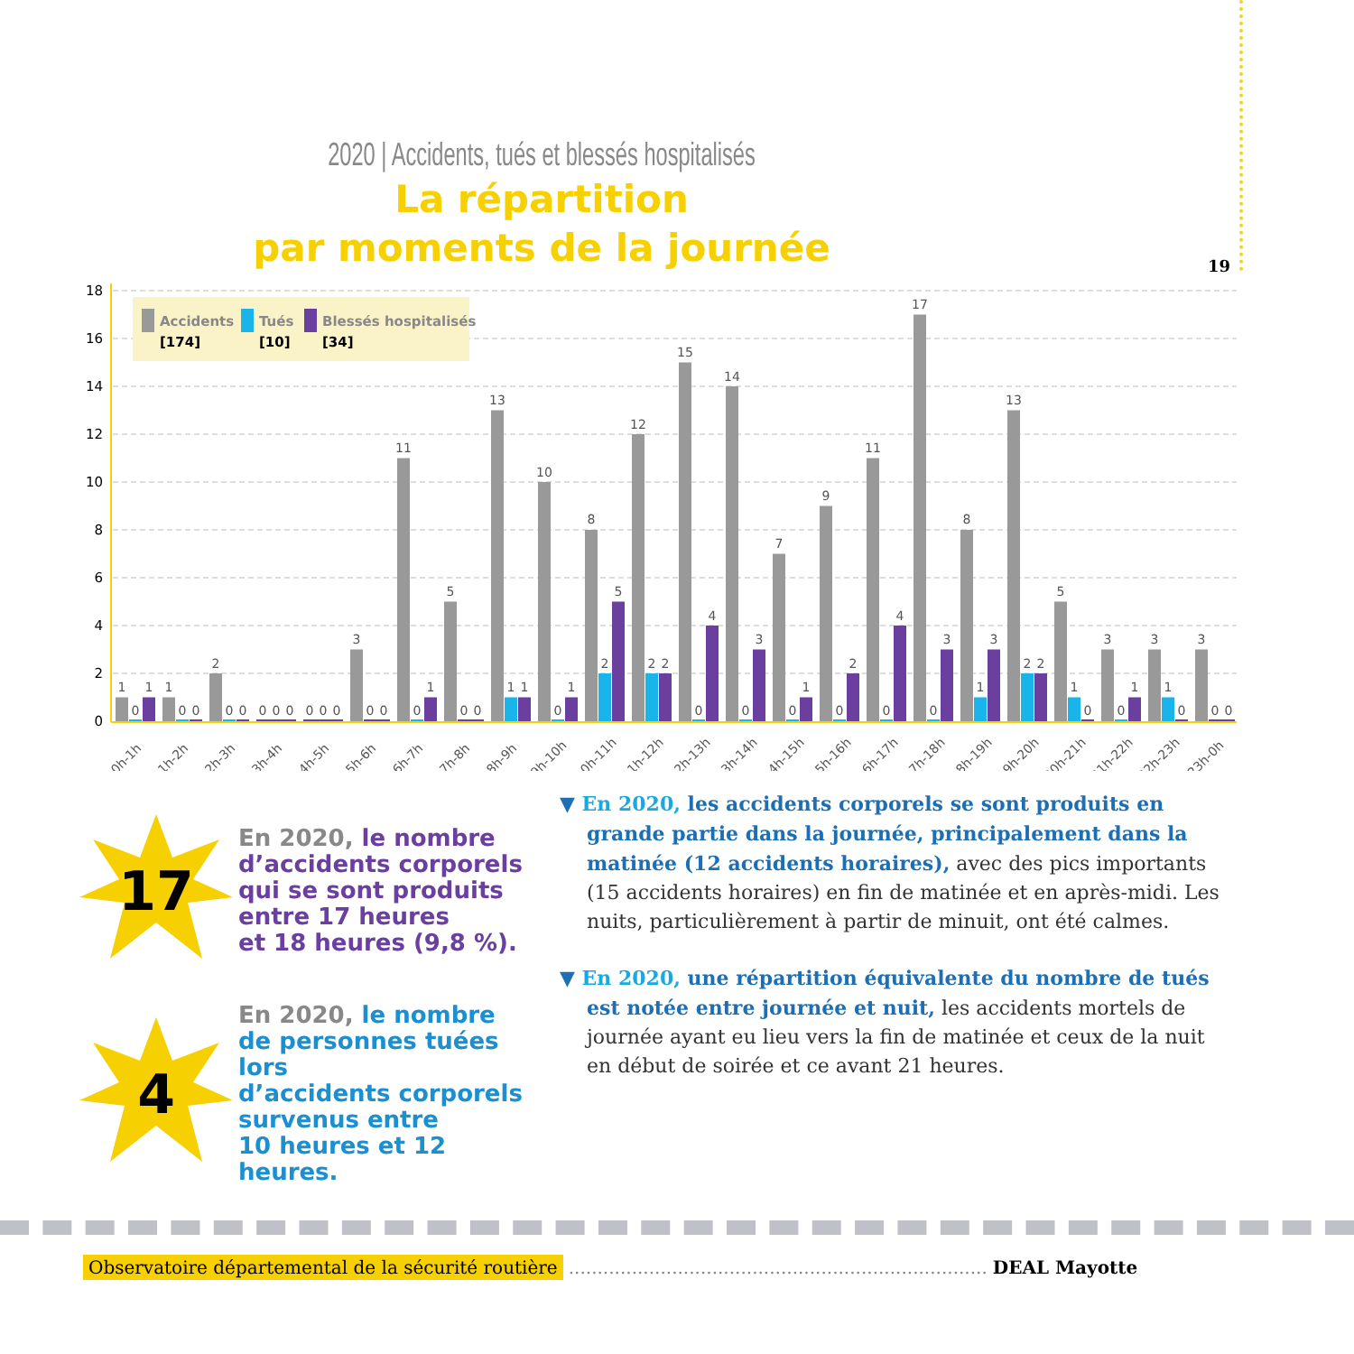19
2020 | Accidents, tués et blessés hospitalisés
La répartition
par moments de la journée
18
16
14
12
10
8
6
4
2
0
Accidents
[174]
Tués
[10]
Blessés hospitalisés
[34]
1
0
1
0h-1h
1
0
0
1h-2h
2
0
0
2h-3h
0
0
0
3h-4h
0
0
0
4h-5h
3
0
0
5h-6h
11
0
1
6h-7h
5
0
0
7h-8h
13
1
1
8h-9h
10
0
1
9h-10h
8
2
5
10h-11h
12
2
2
11h-12h
15
0
4
12h-13h
14
0
3
13h-14h
7
0
1
14h-15h
9
0
2
15h-16h
11
0
4
16h-17h
17
0
3
17h-18h
8
1
3
18h-19h
13
2
2
19h-20h
5
1
0
20h-21h
3
0
1
21h-22h
3
1
0
22h-23h
3
0
0
23h-0h
17
En 2020, le nombre
d’accidents corporels
qui se sont produits
entre 17 heures
et 18 heures (9,8 %).
4
En 2020, le nombre
de personnes tuées lors
d’accidents corporels
survenus entre
10 heures et 12 heures.
▼ En 2020, les accidents corporels se sont produits en grande partie dans la journée, principalement dans la matinée (12 accidents horaires), avec des pics importants (15 accidents horaires) en fin de matinée et en après-midi. Les nuits, particulièrement à partir de minuit, ont été calmes.
▼ En 2020, une répartition équivalente du nombre de tués est notée entre journée et nuit, les accidents mortels de journée ayant eu lieu vers la fin de matinée et ceux de la nuit en début de soirée et ce avant 21 heures.
Observatoire départemental de la sécurité routière......................................................................... DEAL Mayotte